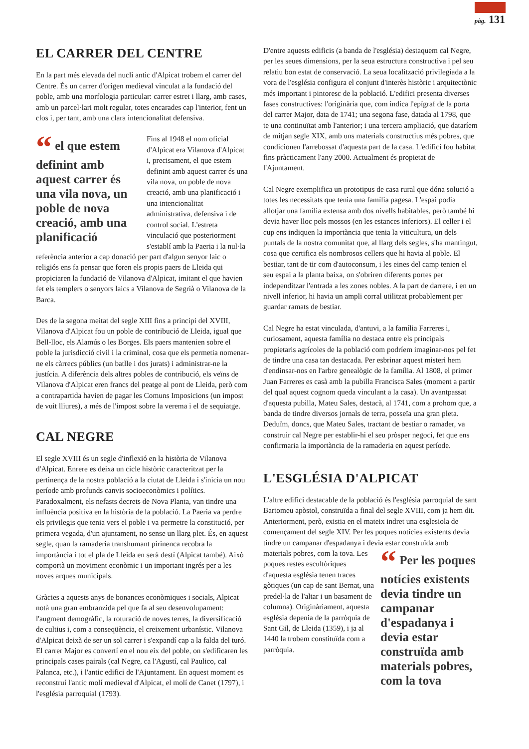pàg. 131
EL CARRER DEL CENTRE
En la part més elevada del nucli antic d'Alpicat trobem el carrer del Centre. És un carrer d'origen medieval vinculat a la fundació del poble, amb una morfologia particular: carrer estret i llarg, amb cases, amb un parcel·lari molt regular, totes encarades cap l'interior, fent un clos i, per tant, amb una clara intencionalitat defensiva.
“ el que estem definint amb aquest carrer és una vila nova, un poble de nova creació, amb una planificació
Fins al 1948 el nom oficial d'Alpicat era Vilanova d'Alpicat i, precisament, el que estem definint amb aquest carrer és una vila nova, un poble de nova creació, amb una planificació i una intencionalitat administrativa, defensiva i de control social. L'estreta vinculació que posteriorment s'establí amb la Paeria i la nul·la referència anterior a cap donació per part d'algun senyor laic o religiós ens fa pensar que foren els propis paers de Lleida qui propiciaren la fundació de Vilanova d'Alpicat, imitant el que havien fet els templers o senyors laics a Vilanova de Segrià o Vilanova de la Barca.
Des de la segona meitat del segle XIII fins a principi del XVIII, Vilanova d'Alpicat fou un poble de contribució de Lleida, igual que Bell-lloc, els Alamús o les Borges. Els paers mantenien sobre el poble la jurisdicció civil i la criminal, cosa que els permetia nomenar-ne els càrrecs públics (un batlle i dos jurats) i administrar-ne la justícia. A diferència dels altres pobles de contribució, els veïns de Vilanova d'Alpicat eren francs del peatge al pont de Lleida, però com a contrapartida havien de pagar les Comuns Imposicions (un impost de vuit lliures), a més de l'impost sobre la verema i el de sequiatge.
CAL NEGRE
El segle XVIII és un segle d'inflexió en la història de Vilanova d'Alpicat. Enrere es deixa un cicle històric caracteritzat per la pertinença de la nostra població a la ciutat de Lleida i s'inicia un nou període amb profunds canvis socioeconòmics i polítics. Paradoxalment, els nefasts decrets de Nova Planta, van tindre una influència positiva en la història de la població. La Paeria va perdre els privilegis que tenia vers el poble i va permetre la constitució, per primera vegada, d'un ajuntament, no sense un llarg plet. És, en aquest segle, quan la ramaderia transhumant pirinenca recobra la importància i tot el pla de Lleida en serà destí (Alpicat també). Això comportà un moviment econòmic i un important ingrés per a les noves arques municipals.
Gràcies a aquests anys de bonances econòmiques i socials, Alpicat notà una gran embranzida pel que fa al seu desenvolupament: l'augment demogràfic, la roturació de noves terres, la diversificació de cultius i, com a conseqüència, el creixement urbanístic. Vilanova d'Alpicat deixà de ser un sol carrer i s'expandí cap a la falda del turó. El carrer Major es convertí en el nou eix del poble, on s'edificaren les principals cases pairals (cal Negre, ca l'Agustí, cal Paulico, cal Palanca, etc.), i l'antic edifici de l'Ajuntament. En aquest moment es reconstruí l'antic molí medieval d'Alpicat, el molí de Canet (1797), i l'església parroquial (1793).
D'entre aquests edificis (a banda de l'església) destaquem cal Negre, per les seues dimensions, per la seua estructura constructiva i pel seu relatiu bon estat de conservació. La seua localització privilegiada a la vora de l'església configura el conjunt d'interès històric i arquitectònic més important i pintoresc de la població. L'edifici presenta diverses fases constructives: l'originària que, com indica l'epígraf de la porta del carrer Major, data de 1741; una segona fase, datada al 1798, que te una continuïtat amb l'anterior; i una tercera ampliació, que dataríem de mitjan segle XIX, amb uns materials constructius més pobres, que condicionen l'arrebossat d'aquesta part de la casa. L'edifici fou habitat fins pràcticament l'any 2000. Actualment és propietat de l'Ajuntament.
Cal Negre exemplifica un prototipus de casa rural que dóna solució a totes les necessitats que tenia una família pagesa. L'espai podia allotjar una família extensa amb dos nivells habitables, però també hi devia haver lloc pels mossos (en les estances inferiors). El celler i el cup ens indiquen la importància que tenia la viticultura, un dels puntals de la nostra comunitat que, al llarg dels segles, s'ha mantingut, cosa que certifica els nombrosos cellers que hi havia al poble. El bestiar, tant de tir com d'autoconsum, i les eines del camp tenien el seu espai a la planta baixa, on s'obriren diferents portes per independitzar l'entrada a les zones nobles. A la part de darrere, i en un nivell inferior, hi havia un ampli corral utilitzat probablement per guardar ramats de bestiar.
Cal Negre ha estat vinculada, d'antuvi, a la família Farreres i, curiosament, aquesta família no destaca entre els principals propietaris agrícoles de la població com podríem imaginar-nos pel fet de tindre una casa tan destacada. Per esbrinar aquest misteri hem d'endinsar-nos en l'arbre genealògic de la família. Al 1808, el primer Juan Farreres es casà amb la pubilla Francisca Sales (moment a partir del qual aquest cognom queda vinculant a la casa). Un avantpassat d'aquesta pubilla, Mateu Sales, destacà, al 1741, com a prohom que, a banda de tindre diversos jornals de terra, posseïa una gran pleta. Deduïm, doncs, que Mateu Sales, tractant de bestiar o ramader, va construir cal Negre per establir-hi el seu pròsper negoci, fet que ens confirmaria la importància de la ramaderia en aquest període.
L'ESGLÉSIA D'ALPICAT
L'altre edifici destacable de la població és l'església parroquial de sant Bartomeu apòstol, construïda a final del segle XVIII, com ja hem dit. Anteriorment, però, existia en el mateix indret una esglesiola de començament del segle XIV. Per les poques notícies existents devia tindre un campanar d'espadanya i devia estar construïda amb materials pobres, com la tova. “ Per les poques notícies existents devia tindre un campanar d'espadanya i devia estar construïda amb materials pobres, com la tova Les poques restes escultòriques d'aquesta església tenen traces gòtiques (un cap de sant Bernat, una predel·la de l'altar i un basament de columna). Originàriament, aquesta església depenia de la parròquia de Sant Gil, de Lleida (1359), i ja al 1440 la trobem constituïda com a parròquia.